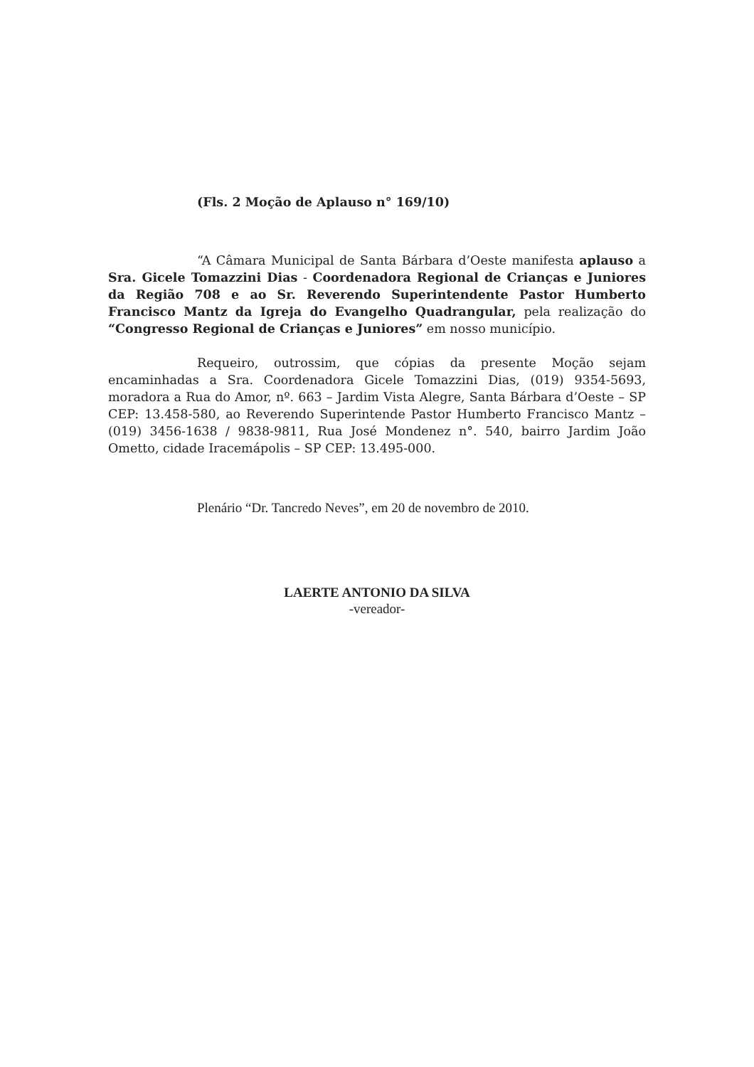(Fls. 2 Moção de Aplauso n° 169/10)
“A Câmara Municipal de Santa Bárbara d’Oeste manifesta aplauso a Sra. Gicele Tomazzini Dias - Coordenadora Regional de Crianças e Juniores da Região 708 e ao Sr. Reverendo Superintendente Pastor Humberto Francisco Mantz da Igreja do Evangelho Quadrangular, pela realização do “Congresso Regional de Crianças e Juniores” em nosso município.
Requeiro, outrossim, que cópias da presente Moção sejam encaminhadas a Sra. Coordenadora Gicele Tomazzini Dias, (019) 9354-5693, moradora a Rua do Amor, nº. 663 – Jardim Vista Alegre, Santa Bárbara d’Oeste – SP CEP: 13.458-580, ao Reverendo Superintende Pastor Humberto Francisco Mantz – (019) 3456-1638 / 9838-9811, Rua José Mondenez n°. 540, bairro Jardim João Ometto, cidade Iracemápolis – SP CEP: 13.495-000.
Plenário “Dr. Tancredo Neves”, em 20 de novembro de 2010.
LAERTE ANTONIO DA SILVA
-vereador-